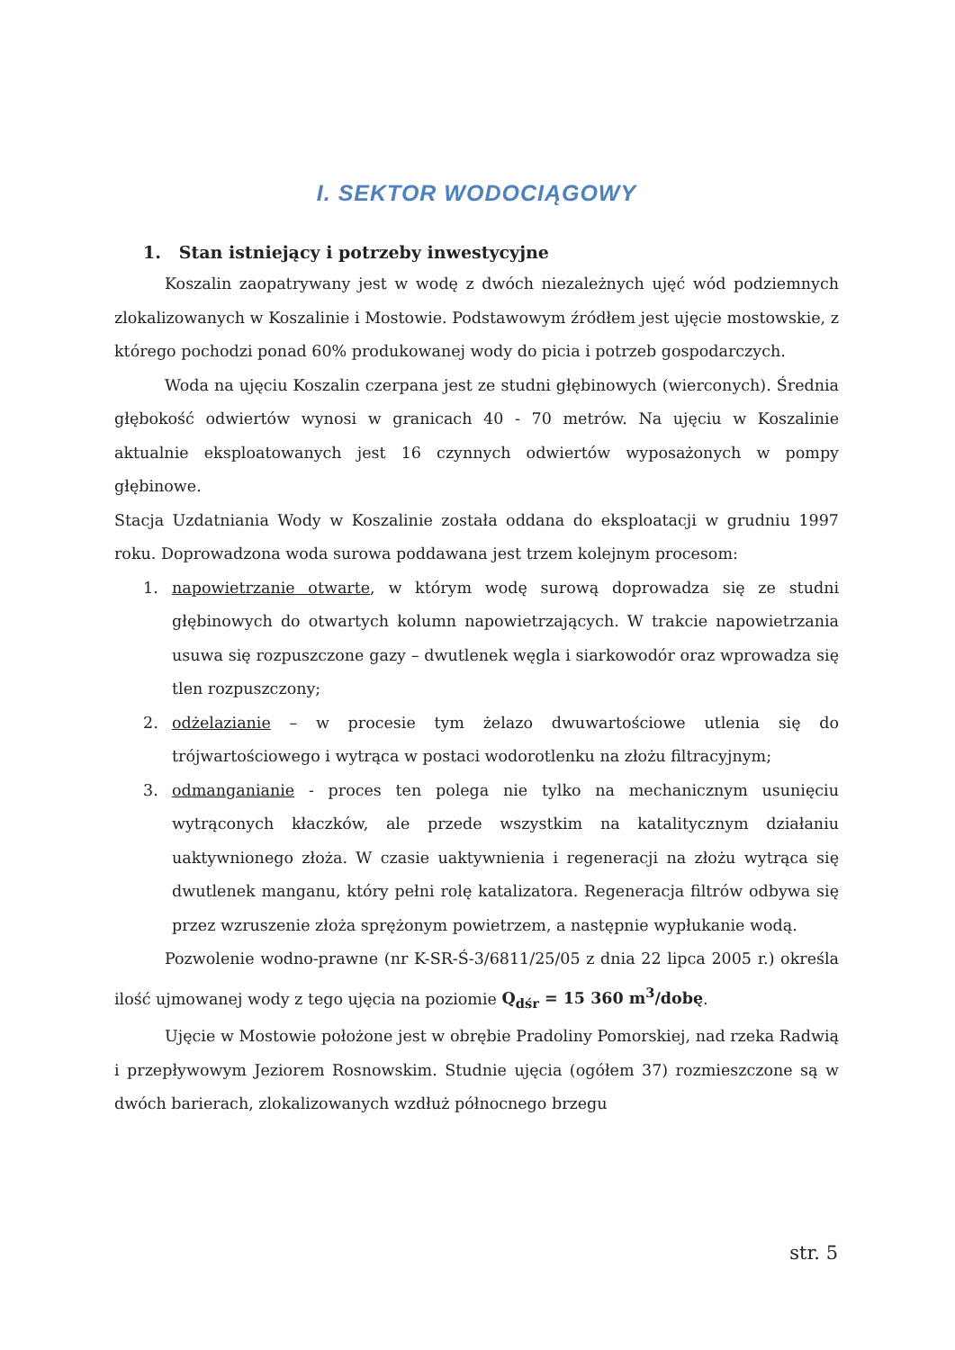I. SEKTOR WODOCIĄGOWY
1. Stan istniejący i potrzeby inwestycyjne
Koszalin zaopatrywany jest w wodę z dwóch niezależnych ujęć wód podziemnych zlokalizowanych w Koszalinie i Mostowie. Podstawowym źródłem jest ujęcie mostowskie, z którego pochodzi ponad 60% produkowanej wody do picia i potrzeb gospodarczych.
Woda na ujęciu Koszalin czerpana jest ze studni głębinowych (wierconych). Średnia głębokość odwiertów wynosi w granicach 40 - 70 metrów. Na ujęciu w Koszalinie aktualnie eksploatowanych jest 16 czynnych odwiertów wyposażonych w pompy głębinowe.
Stacja Uzdatniania Wody w Koszalinie została oddana do eksploatacji w grudniu 1997 roku. Doprowadzona woda surowa poddawana jest trzem kolejnym procesom:
1. napowietrzanie otwarte, w którym wodę surową doprowadza się ze studni głębinowych do otwartych kolumn napowietrzających. W trakcie napowietrzania usuwa się rozpuszczone gazy – dwutlenek węgla i siarkowodór oraz wprowadza się tlen rozpuszczony;
2. odżelazianie – w procesie tym żelazo dwuwartościowe utlenia się do trójwartościowego i wytrąca w postaci wodorotlenku na złożu filtracyjnym;
3. odmanganianie - proces ten polega nie tylko na mechanicznym usunięciu wytrąconych kłaczków, ale przede wszystkim na katalitycznym działaniu uaktywnionego złoża. W czasie uaktywnienia i regeneracji na złożu wytrąca się dwutlenek manganu, który pełni rolę katalizatora. Regeneracja filtrów odbywa się przez wzruszenie złoża sprężonym powietrzem, a następnie wypłukanie wodą.
Pozwolenie wodno-prawne (nr K-SR-Ś-3/6811/25/05 z dnia 22 lipca 2005 r.) określa ilość ujmowanej wody z tego ujęcia na poziomie Q<sub>dśr</sub> = 15 360 m<sup>3</sup>/dobę.
Ujęcie w Mostowie położone jest w obrębie Pradoliny Pomorskiej, nad rzeka Radwią i przepływowym Jeziorem Rosnowskim. Studnie ujęcia (ogółem 37) rozmieszczone są w dwóch barierach, zlokalizowanych wzdłuż północnego brzegu
str. 5